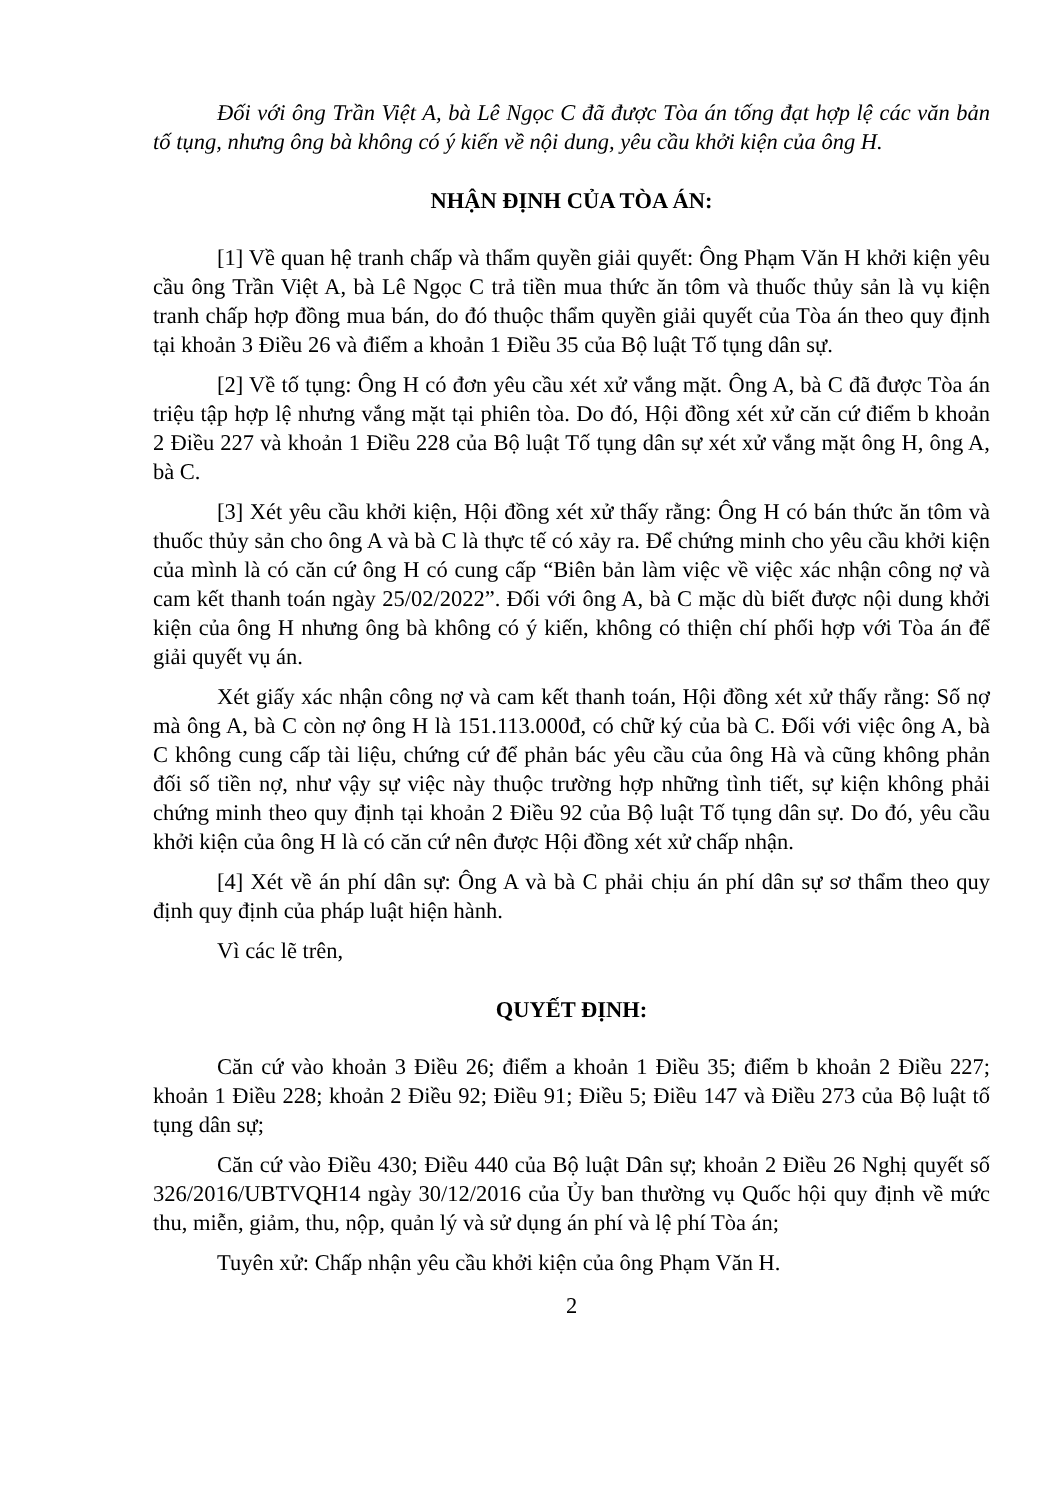Đối với ông Trần Việt A, bà Lê Ngọc C đã được Tòa án tống đạt hợp lệ các văn bản tố tụng, nhưng ông bà không có ý kiến về nội dung, yêu cầu khởi kiện của ông H.
NHẬN ĐỊNH CỦA TÒA ÁN:
[1] Về quan hệ tranh chấp và thẩm quyền giải quyết: Ông Phạm Văn H khởi kiện yêu cầu ông Trần Việt A, bà Lê Ngọc C trả tiền mua thức ăn tôm và thuốc thủy sản là vụ kiện tranh chấp hợp đồng mua bán, do đó thuộc thẩm quyền giải quyết của Tòa án theo quy định tại khoản 3 Điều 26 và điểm a khoản 1 Điều 35 của Bộ luật Tố tụng dân sự.
[2] Về tố tụng: Ông H có đơn yêu cầu xét xử vắng mặt. Ông A, bà C đã được Tòa án triệu tập hợp lệ nhưng vắng mặt tại phiên tòa. Do đó, Hội đồng xét xử căn cứ điểm b khoản 2 Điều 227 và khoản 1 Điều 228 của Bộ luật Tố tụng dân sự xét xử vắng mặt ông H, ông A, bà C.
[3] Xét yêu cầu khởi kiện, Hội đồng xét xử thấy rằng: Ông H có bán thức ăn tôm và thuốc thủy sản cho ông A và bà C là thực tế có xảy ra. Để chứng minh cho yêu cầu khởi kiện của mình là có căn cứ ông H có cung cấp “Biên bản làm việc về việc xác nhận công nợ và cam kết thanh toán ngày 25/02/2022”. Đối với ông A, bà C mặc dù biết được nội dung khởi kiện của ông H nhưng ông bà không có ý kiến, không có thiện chí phối hợp với Tòa án để giải quyết vụ án.
Xét giấy xác nhận công nợ và cam kết thanh toán, Hội đồng xét xử thấy rằng: Số nợ mà ông A, bà C còn nợ ông H là 151.113.000đ, có chữ ký của bà C. Đối với việc ông A, bà C không cung cấp tài liệu, chứng cứ để phản bác yêu cầu của ông Hà và cũng không phản đối số tiền nợ, như vậy sự việc này thuộc trường hợp những tình tiết, sự kiện không phải chứng minh theo quy định tại khoản 2 Điều 92 của Bộ luật Tố tụng dân sự. Do đó, yêu cầu khởi kiện của ông H là có căn cứ nên được Hội đồng xét xử chấp nhận.
[4] Xét về án phí dân sự: Ông A và bà C phải chịu án phí dân sự sơ thẩm theo quy định quy định của pháp luật hiện hành.
Vì các lẽ trên,
QUYẾT ĐỊNH:
Căn cứ vào khoản 3 Điều 26; điểm a khoản 1 Điều 35; điểm b khoản 2 Điều 227; khoản 1 Điều 228; khoản 2 Điều 92; Điều 91; Điều 5; Điều 147 và Điều 273 của Bộ luật tố tụng dân sự;
Căn cứ vào Điều 430; Điều 440 của Bộ luật Dân sự; khoản 2 Điều 26 Nghị quyết số 326/2016/UBTVQH14 ngày 30/12/2016 của Ủy ban thường vụ Quốc hội quy định về mức thu, miễn, giảm, thu, nộp, quản lý và sử dụng án phí và lệ phí Tòa án;
Tuyên xử: Chấp nhận yêu cầu khởi kiện của ông Phạm Văn H.
2